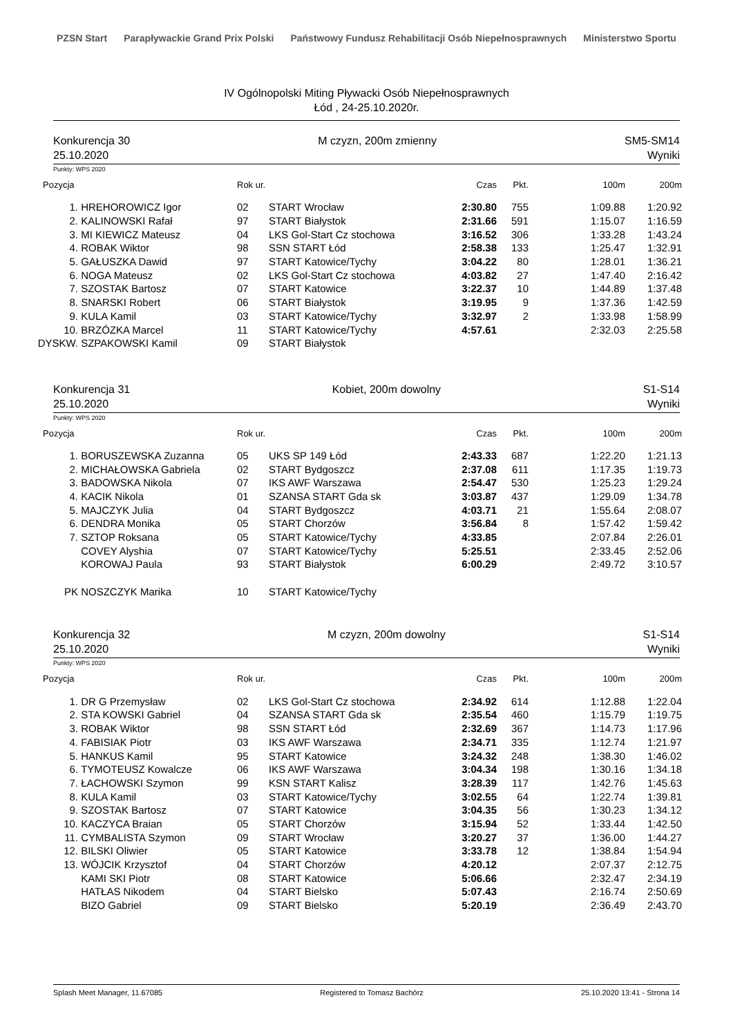PZSN Start Parapływackie Grand Prix Polski Państwowy Fundusz Rehabilitacji Osób Niepełnosprawnych Ministerstwo Sportu
IV Ogólnopolski Miting Pływacki Osób Niepełnosprawnych
Łód , 24-25.10.2020r.
Konkurencja 30
25.10.2020
M czyzn, 200m zmienny SM5-SM14
Wyniki
Punkty: WPS 2020
| Pozycja | | Rok ur. | | Czas | Pkt. | 100m | 200m |
| --- | --- | --- | --- | --- | --- | --- | --- |
| 1. | HREHOROWICZ Igor | 02 | START Wrocław | 2:30.80 | 755 | 1:09.88 | 1:20.92 |
| 2. | KALINOWSKI Rafał | 97 | START Białystok | 2:31.66 | 591 | 1:15.07 | 1:16.59 |
| 3. | MI KIEWICZ Mateusz | 04 | LKS Gol-Start Cz stochowa | 3:16.52 | 306 | 1:33.28 | 1:43.24 |
| 4. | ROBAK Wiktor | 98 | SSN START Łód | 2:58.38 | 133 | 1:25.47 | 1:32.91 |
| 5. | GAŁUSZKA Dawid | 97 | START Katowice/Tychy | 3:04.22 | 80 | 1:28.01 | 1:36.21 |
| 6. | NOGA Mateusz | 02 | LKS Gol-Start Cz stochowa | 4:03.82 | 27 | 1:47.40 | 2:16.42 |
| 7. | SZOSTAK Bartosz | 07 | START Katowice | 3:22.37 | 10 | 1:44.89 | 1:37.48 |
| 8. | SNARSKI Robert | 06 | START Białystok | 3:19.95 | 9 | 1:37.36 | 1:42.59 |
| 9. | KULA Kamil | 03 | START Katowice/Tychy | 3:32.97 | 2 | 1:33.98 | 1:58.99 |
| 10. | BRZÓZKA Marcel | 11 | START Katowice/Tychy | 4:57.61 | | 2:32.03 | 2:25.58 |
| DYSKW. | SZPAKOWSKI Kamil | 09 | START Białystok | | | | |
Konkurencja 31
25.10.2020
Kobiet, 200m dowolny S1-S14
Wyniki
Punkty: WPS 2020
| Pozycja | | Rok ur. | | Czas | Pkt. | 100m | 200m |
| --- | --- | --- | --- | --- | --- | --- | --- |
| 1. | BORUSZEWSKA Zuzanna | 05 | UKS SP 149 Łód | 2:43.33 | 687 | 1:22.20 | 1:21.13 |
| 2. | MICHAŁOWSKA Gabriela | 02 | START Bydgoszcz | 2:37.08 | 611 | 1:17.35 | 1:19.73 |
| 3. | BADOWSKA Nikola | 07 | IKS AWF Warszawa | 2:54.47 | 530 | 1:25.23 | 1:29.24 |
| 4. | KACIK Nikola | 01 | SZANSA START Gda sk | 3:03.87 | 437 | 1:29.09 | 1:34.78 |
| 5. | MAJCZYK Julia | 04 | START Bydgoszcz | 4:03.71 | 21 | 1:55.64 | 2:08.07 |
| 6. | DENDRA Monika | 05 | START Chorzów | 3:56.84 | 8 | 1:57.42 | 1:59.42 |
| 7. | SZTOP Roksana | 05 | START Katowice/Tychy | 4:33.85 | | 2:07.84 | 2:26.01 |
| | COVEY Alyshia | 07 | START Katowice/Tychy | 5:25.51 | | 2:33.45 | 2:52.06 |
| | KOROWAJ Paula | 93 | START Białystok | 6:00.29 | | 2:49.72 | 3:10.57 |
| PK | NOSZCZYK Marika | 10 | START Katowice/Tychy | | | | |
Konkurencja 32
25.10.2020
M czyzn, 200m dowolny S1-S14
Wyniki
Punkty: WPS 2020
| Pozycja | | Rok ur. | | Czas | Pkt. | 100m | 200m |
| --- | --- | --- | --- | --- | --- | --- | --- |
| 1. | DR G Przemysław | 02 | LKS Gol-Start Cz stochowa | 2:34.92 | 614 | 1:12.88 | 1:22.04 |
| 2. | STA KOWSKI Gabriel | 04 | SZANSA START Gda sk | 2:35.54 | 460 | 1:15.79 | 1:19.75 |
| 3. | ROBAK Wiktor | 98 | SSN START Łód | 2:32.69 | 367 | 1:14.73 | 1:17.96 |
| 4. | FABISIAK Piotr | 03 | IKS AWF Warszawa | 2:34.71 | 335 | 1:12.74 | 1:21.97 |
| 5. | HANKUS Kamil | 95 | START Katowice | 3:24.32 | 248 | 1:38.30 | 1:46.02 |
| 6. | TYMOTEUSZ Kowalcze | 06 | IKS AWF Warszawa | 3:04.34 | 198 | 1:30.16 | 1:34.18 |
| 7. | ŁACHOWSKI Szymon | 99 | KSN START Kalisz | 3:28.39 | 117 | 1:42.76 | 1:45.63 |
| 8. | KULA Kamil | 03 | START Katowice/Tychy | 3:02.55 | 64 | 1:22.74 | 1:39.81 |
| 9. | SZOSTAK Bartosz | 07 | START Katowice | 3:04.35 | 56 | 1:30.23 | 1:34.12 |
| 10. | KACZYCA Braian | 05 | START Chorzów | 3:15.94 | 52 | 1:33.44 | 1:42.50 |
| 11. | CYMBALISTA Szymon | 09 | START Wrocław | 3:20.27 | 37 | 1:36.00 | 1:44.27 |
| 12. | BILSKI Oliwier | 05 | START Katowice | 3:33.78 | 12 | 1:38.84 | 1:54.94 |
| 13. | WÓJCIK Krzysztof | 04 | START Chorzów | 4:20.12 | | 2:07.37 | 2:12.75 |
| | KAMI SKI Piotr | 08 | START Katowice | 5:06.66 | | 2:32.47 | 2:34.19 |
| | HATŁAS Nikodem | 04 | START Bielsko | 5:07.43 | | 2:16.74 | 2:50.69 |
| | BIZO Gabriel | 09 | START Bielsko | 5:20.19 | | 2:36.49 | 2:43.70 |
Splash Meet Manager, 11.67085 Registered to Tomasz Bachórz 25.10.2020 13:41 - Strona 14